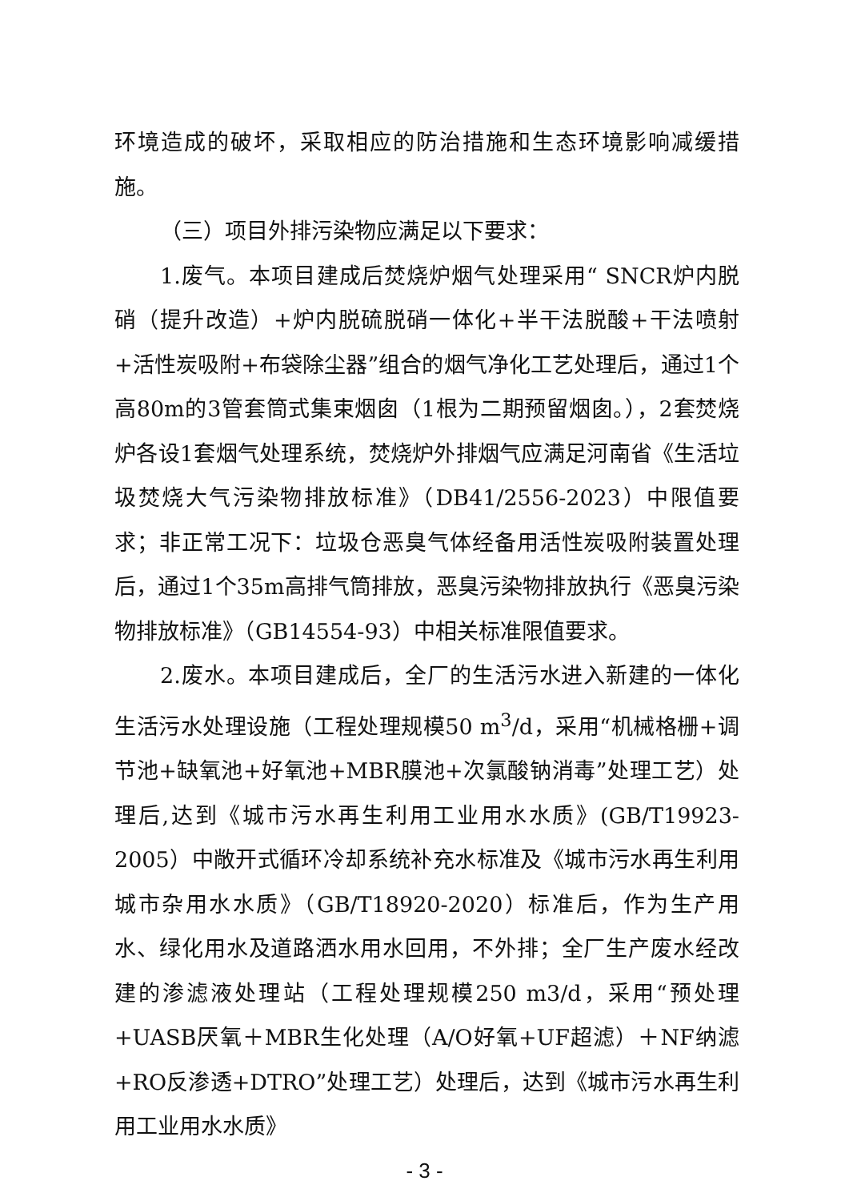环境造成的破坏，采取相应的防治措施和生态环境影响减缓措施。
（三）项目外排污染物应满足以下要求：
1.废气。本项目建成后焚烧炉烟气处理采用“ SNCR炉内脱硝（提升改造）+炉内脱硫脱硝一体化+半干法脱酸+干法喷射+活性炭吸附+布袋除尘器”组合的烟气净化工艺处理后，通过1个高80m的3管套筒式集束烟囱（1根为二期预留烟囱。），2套焚烧炉各设1套烟气处理系统，焚烧炉外排烟气应满足河南省《生活垃圾焚烧大气污染物排放标准》（DB41/2556-2023）中限值要求；非正常工况下：垃圾仓恶臭气体经备用活性炭吸附装置处理后，通过1个35m高排气筒排放，恶臭污染物排放执行《恶臭污染物排放标准》（GB14554-93）中相关标准限值要求。
2.废水。本项目建成后，全厂的生活污水进入新建的一体化生活污水处理设施（工程处理规模50 m<sup>3</sup>/d，采用“机械格栅+调节池+缺氧池+好氧池+MBR膜池+次氯酸钠消毒”处理工艺）处理后,达到《城市污水再生利用工业用水水质》(GB/T19923-2005）中敞开式循环冷却系统补充水标准及《城市污水再生利用 城市杂用水水质》（GB/T18920-2020）标准后，作为生产用水、绿化用水及道路洒水用水回用，不外排；全厂生产废水经改建的渗滤液处理站（工程处理规模250 m3/d，采用“预处理+UASB厌氧＋MBR生化处理（A/O好氧+UF超滤）＋NF纳滤+RO反渗透+DTRO”处理工艺）处理后，达到《城市污水再生利用工业用水水质》
- 3 -